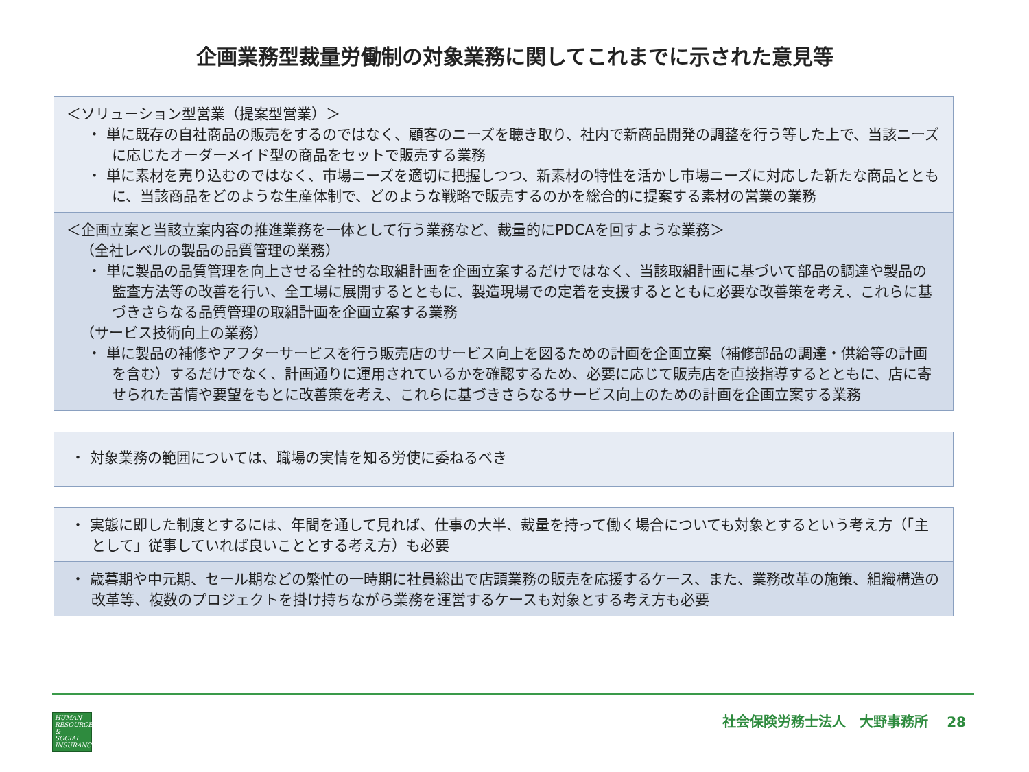企画業務型裁量労働制の対象業務に関してこれまでに示された意見等
＜ソリューション型営業（提案型営業）＞
・ 単に既存の自社商品の販売をするのではなく、顧客のニーズを聴き取り、社内で新商品開発の調整を行う等した上で、当該ニーズに応じたオーダーメイド型の商品をセットで販売する業務
・ 単に素材を売り込むのではなく、市場ニーズを適切に把握しつつ、新素材の特性を活かし市場ニーズに対応した新たな商品とともに、当該商品をどのような生産体制で、どのような戦略で販売するのかを総合的に提案する素材の営業の業務
＜企画立案と当該立案内容の推進業務を一体として行う業務など、裁量的にPDCAを回すような業務＞
（全社レベルの製品の品質管理の業務）
・ 単に製品の品質管理を向上させる全社的な取組計画を企画立案するだけではなく、当該取組計画に基づいて部品の調達や製品の監査方法等の改善を行い、全工場に展開するとともに、製造現場での定着を支援するとともに必要な改善策を考え、これらに基づきさらなる品質管理の取組計画を企画立案する業務
（サービス技術向上の業務）
・ 単に製品の補修やアフターサービスを行う販売店のサービス向上を図るための計画を企画立案（補修部品の調達・供給等の計画を含む）するだけでなく、計画通りに運用されているかを確認するため、必要に応じて販売店を直接指導するとともに、店に寄せられた苦情や要望をもとに改善策を考え、これらに基づきさらなるサービス向上のための計画を企画立案する業務
・ 対象業務の範囲については、職場の実情を知る労使に委ねるべき
・ 実態に即した制度とするには、年間を通して見れば、仕事の大半、裁量を持って働く場合についても対象とするという考え方（「主として」従事していれば良いこととする考え方）も必要
・ 歳暮期や中元期、セール期などの繁忙の一時期に社員総出で店頭業務の販売を応援するケース、また、業務改革の施策、組織構造の改革等、複数のプロジェクトを掛け持ちながら業務を運営するケースも対象とする考え方も必要
HUMAN
RESOURCES
&
SOCIAL
INSURANCE
社会保険労務士法人　大野事務所　 28